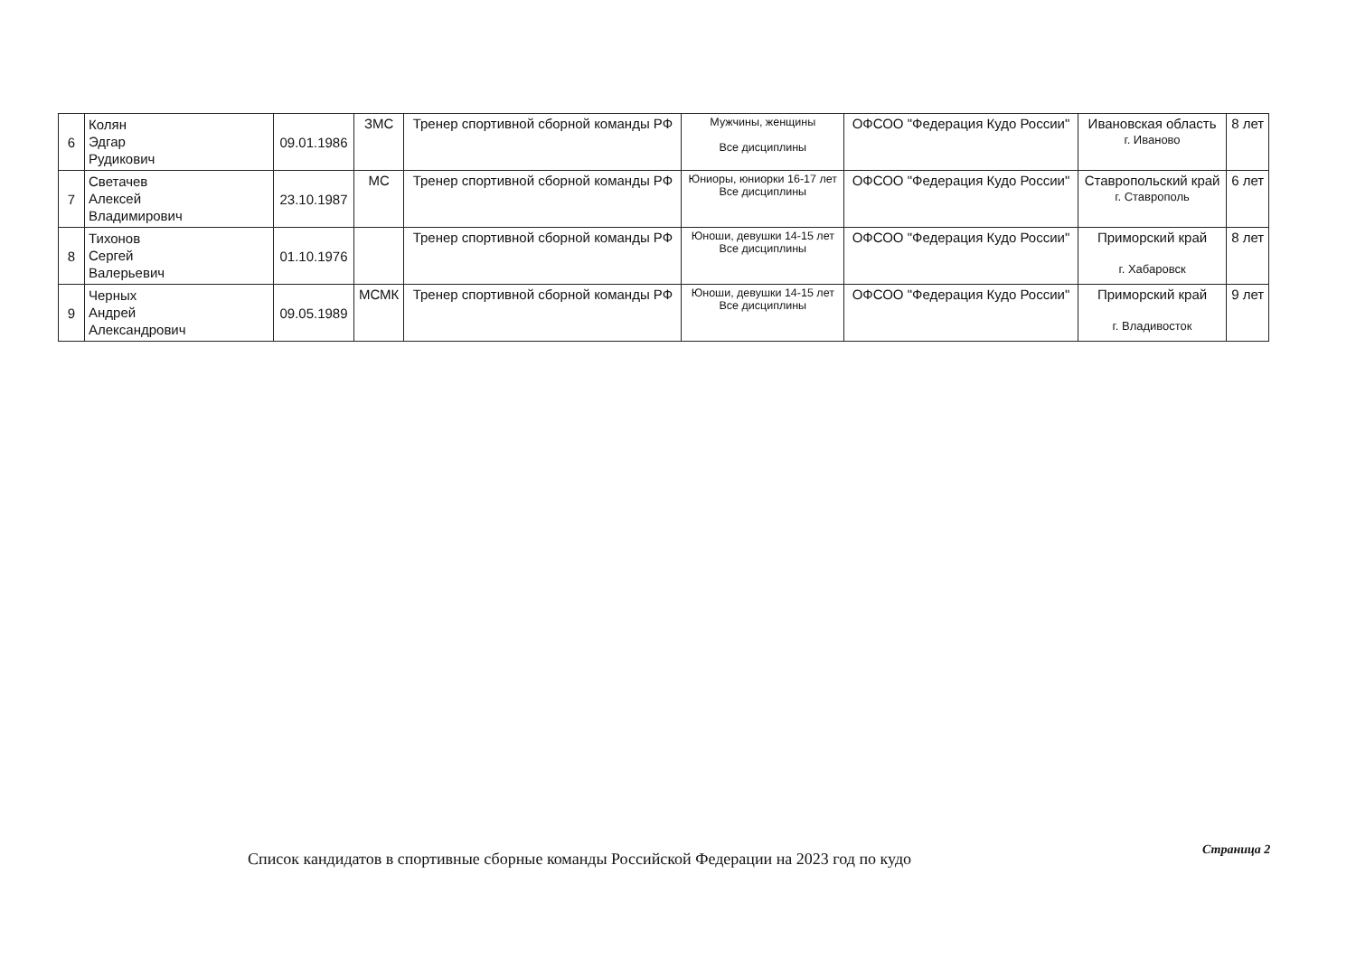| 6 | Колян Эдгар Рудикович | 09.01.1986 | ЗМС | Тренер спортивной сборной команды РФ | Мужчины, женщины Все дисциплины | ОФСОО "Федерация Кудо России" | Ивановская область г. Иваново | 8 лет |
| 7 | Светачев Алексей Владимирович | 23.10.1987 | МС | Тренер спортивной сборной команды РФ | Юниоры, юниорки 16-17 лет Все дисциплины | ОФСОО "Федерация Кудо России" | Ставропольский край г. Ставрополь | 6 лет |
| 8 | Тихонов Сергей Валерьевич | 01.10.1976 | | Тренер спортивной сборной команды РФ | Юноши, девушки 14-15 лет Все дисциплины | ОФСОО "Федерация Кудо России" | Приморский край г. Хабаровск | 8 лет |
| 9 | Черных Андрей Александрович | 09.05.1989 | МСМК | Тренер спортивной сборной команды РФ | Юноши, девушки 14-15 лет Все дисциплины | ОФСОО "Федерация Кудо России" | Приморский край г. Владивосток | 9 лет |
Страница 2
Список кандидатов в спортивные сборные команды Российской Федерации на 2023 год по кудо